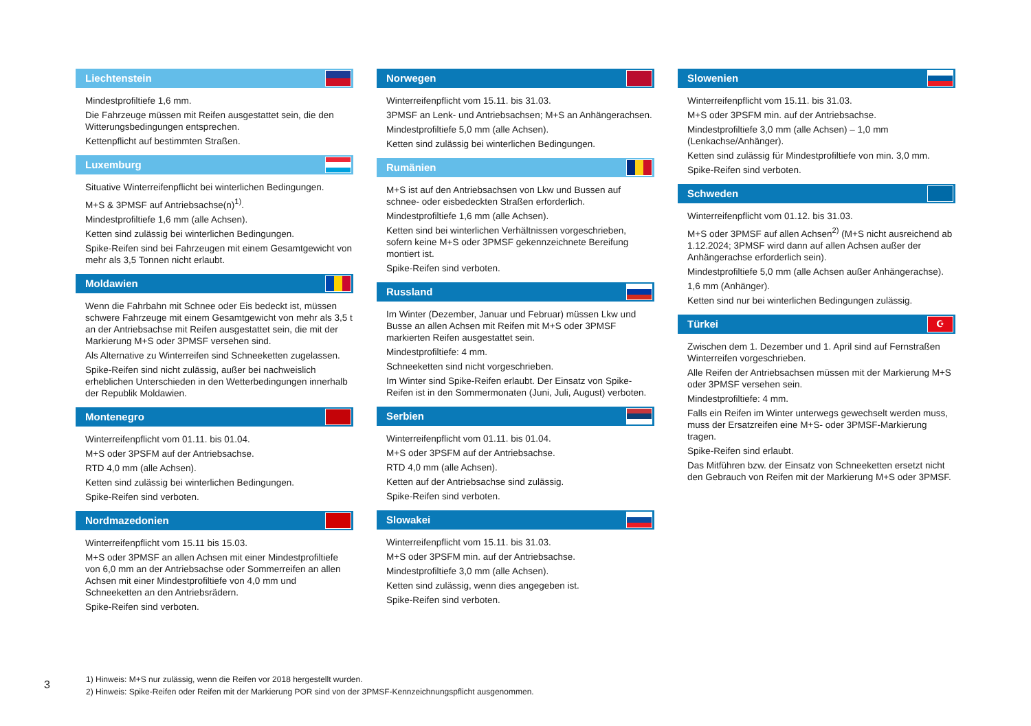Liechtenstein
Mindestprofiltiefe 1,6 mm.
Die Fahrzeuge müssen mit Reifen ausgestattet sein, die den Witterungsbedingungen entsprechen.
Kettenpflicht auf bestimmten Straßen.
Luxemburg
Situative Winterreifenpflicht bei winterlichen Bedingungen.
M+S & 3PMSF auf Antriebsachse(n)<sup>1)</sup>.
Mindestprofiltiefe 1,6 mm (alle Achsen).
Ketten sind zulässig bei winterlichen Bedingungen.
Spike-Reifen sind bei Fahrzeugen mit einem Gesamtgewicht von mehr als 3,5 Tonnen nicht erlaubt.
Moldawien
Wenn die Fahrbahn mit Schnee oder Eis bedeckt ist, müssen schwere Fahrzeuge mit einem Gesamtgewicht von mehr als 3,5 t an der Antriebsachse mit Reifen ausgestattet sein, die mit der Markierung M+S oder 3PMSF versehen sind.
Als Alternative zu Winterreifen sind Schneeketten zugelassen.
Spike-Reifen sind nicht zulässig, außer bei nachweislich erheblichen Unterschieden in den Wetterbedingungen innerhalb der Republik Moldawien.
Montenegro
Winterreifenpflicht vom 01.11. bis 01.04.
M+S oder 3PSFM auf der Antriebsachse.
RTD 4,0 mm (alle Achsen).
Ketten sind zulässig bei winterlichen Bedingungen.
Spike-Reifen sind verboten.
Nordmazedonien
Winterreifenpflicht vom 15.11 bis 15.03.
M+S oder 3PMSF an allen Achsen mit einer Mindestprofiltiefe von 6,0 mm an der Antriebsachse oder Sommerreifen an allen Achsen mit einer Mindestprofiltiefe von 4,0 mm und Schneeketten an den Antriebsrädern.
Spike-Reifen sind verboten.
Norwegen
Winterreifenpflicht vom 15.11. bis 31.03.
3PMSF an Lenk- und Antriebsachsen; M+S an Anhängerachsen.
Mindestprofiltiefe 5,0 mm (alle Achsen).
Ketten sind zulässig bei winterlichen Bedingungen.
Rumänien
M+S ist auf den Antriebsachsen von Lkw und Bussen auf schnee- oder eisbedeckten Straßen erforderlich.
Mindestprofiltiefe 1,6 mm (alle Achsen).
Ketten sind bei winterlichen Verhältnissen vorgeschrieben, sofern keine M+S oder 3PMSF gekennzeichnete Bereifung montiert ist.
Spike-Reifen sind verboten.
Russland
Im Winter (Dezember, Januar und Februar) müssen Lkw und Busse an allen Achsen mit Reifen mit M+S oder 3PMSF markierten Reifen ausgestattet sein.
Mindestprofiltiefe: 4 mm.
Schneeketten sind nicht vorgeschrieben.
Im Winter sind Spike-Reifen erlaubt. Der Einsatz von Spike-Reifen ist in den Sommermonaten (Juni, Juli, August) verboten.
Serbien
Winterreifenpflicht vom 01.11. bis 01.04.
M+S oder 3PSFM auf der Antriebsachse.
RTD 4,0 mm (alle Achsen).
Ketten auf der Antriebsachse sind zulässig.
Spike-Reifen sind verboten.
Slowakei
Winterreifenpflicht vom 15.11. bis 31.03.
M+S oder 3PSFM min. auf der Antriebsachse.
Mindestprofiltiefe 3,0 mm (alle Achsen).
Ketten sind zulässig, wenn dies angegeben ist.
Spike-Reifen sind verboten.
Slowenien
Winterreifenpflicht vom 15.11. bis 31.03.
M+S oder 3PSFM min. auf der Antriebsachse.
Mindestprofiltiefe 3,0 mm (alle Achsen) – 1,0 mm (Lenkachse/Anhänger).
Ketten sind zulässig für Mindestprofiltiefe von min. 3,0 mm.
Spike-Reifen sind verboten.
Schweden
Winterreifenpflicht vom 01.12. bis 31.03.
M+S oder 3PMSF auf allen Achsen<sup>2)</sup> (M+S nicht ausreichend ab 1.12.2024; 3PMSF wird dann auf allen Achsen außer der Anhängerachse erforderlich sein).
Mindestprofiltiefe 5,0 mm (alle Achsen außer Anhängerachse).
1,6 mm (Anhänger).
Ketten sind nur bei winterlichen Bedingungen zulässig.
Türkei ☪
Zwischen dem 1. Dezember und 1. April sind auf Fernstraßen Winterreifen vorgeschrieben.
Alle Reifen der Antriebsachsen müssen mit der Markierung M+S oder 3PMSF versehen sein.
Mindestprofiltiefe: 4 mm.
Falls ein Reifen im Winter unterwegs gewechselt werden muss, muss der Ersatzreifen eine M+S- oder 3PMSF-Markierung tragen.
Spike-Reifen sind erlaubt.
Das Mitführen bzw. der Einsatz von Schneeketten ersetzt nicht den Gebrauch von Reifen mit der Markierung M+S oder 3PMSF.
3
1) Hinweis: M+S nur zulässig, wenn die Reifen vor 2018 hergestellt wurden.
2) Hinweis: Spike-Reifen oder Reifen mit der Markierung POR sind von der 3PMSF-Kennzeichnungspflicht ausgenommen.